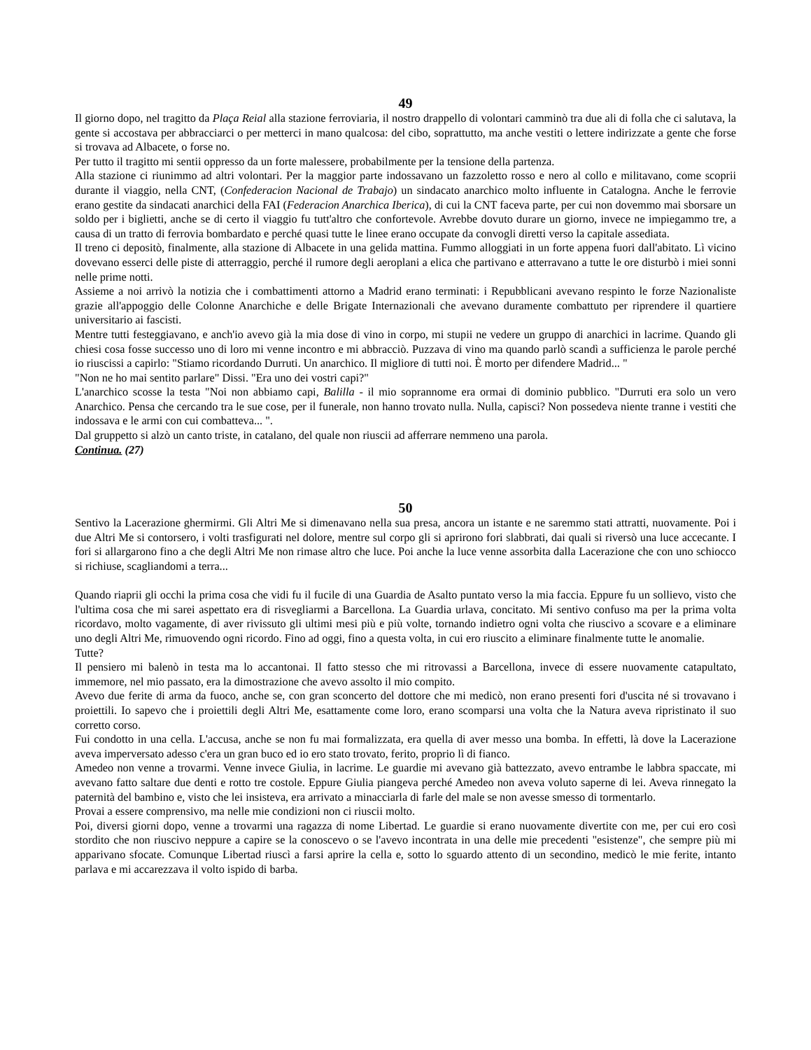49
Il giorno dopo, nel tragitto da Plaça Reial alla stazione ferroviaria, il nostro drappello di volontari camminò tra due ali di folla che ci salutava, la gente si accostava per abbracciarci o per metterci in mano qualcosa: del cibo, soprattutto, ma anche vestiti o lettere indirizzate a gente che forse si trovava ad Albacete, o forse no.
Per tutto il tragitto mi sentii oppresso da un forte malessere, probabilmente per la tensione della partenza.
Alla stazione ci riunimmo ad altri volontari. Per la maggior parte indossavano un fazzoletto rosso e nero al collo e militavano, come scoprii durante il viaggio, nella CNT, (Confederacion Nacional de Trabajo) un sindacato anarchico molto influente in Catalogna. Anche le ferrovie erano gestite da sindacati anarchici della FAI (Federacion Anarchica Iberica), di cui la CNT faceva parte, per cui non dovemmo mai sborsare un soldo per i biglietti, anche se di certo il viaggio fu tutt'altro che confortevole. Avrebbe dovuto durare un giorno, invece ne impiegammo tre, a causa di un tratto di ferrovia bombardato e perché quasi tutte le linee erano occupate da convogli diretti verso la capitale assediata.
Il treno ci depositò, finalmente, alla stazione di Albacete in una gelida mattina. Fummo alloggiati in un forte appena fuori dall'abitato. Lì vicino dovevano esserci delle piste di atterraggio, perché il rumore degli aeroplani a elica che partivano e atterravano a tutte le ore disturbò i miei sonni nelle prime notti.
Assieme a noi arrivò la notizia che i combattimenti attorno a Madrid erano terminati: i Repubblicani avevano respinto le forze Nazionaliste grazie all'appoggio delle Colonne Anarchiche e delle Brigate Internazionali che avevano duramente combattuto per riprendere il quartiere universitario ai fascisti.
Mentre tutti festeggiavano, e anch'io avevo già la mia dose di vino in corpo, mi stupii ne vedere un gruppo di anarchici in lacrime. Quando gli chiesi cosa fosse successo uno di loro mi venne incontro e mi abbracciò. Puzzava di vino ma quando parlò scandì a sufficienza le parole perché io riuscissi a capirlo: "Stiamo ricordando Durruti. Un anarchico. Il migliore di tutti noi. È morto per difendere Madrid... "
"Non ne ho mai sentito parlare" Dissi. "Era uno dei vostri capi?"
L'anarchico scosse la testa "Noi non abbiamo capi, Balilla - il mio soprannome era ormai di dominio pubblico. "Durruti era solo un vero Anarchico. Pensa che cercando tra le sue cose, per il funerale, non hanno trovato nulla. Nulla, capisci? Non possedeva niente tranne i vestiti che indossava e le armi con cui combatteva... ".
Dal gruppetto si alzò un canto triste, in catalano, del quale non riuscii ad afferrare nemmeno una parola.
Continua. (27)
50
Sentivo la Lacerazione ghermirmi. Gli Altri Me si dimenavano nella sua presa, ancora un istante e ne saremmo stati attratti, nuovamente. Poi i due Altri Me si contorsero, i volti trasfigurati nel dolore, mentre sul corpo gli si aprirono fori slabbrati, dai quali si riversò una luce accecante. I fori si allargarono fino a che degli Altri Me non rimase altro che luce. Poi anche la luce venne assorbita dalla Lacerazione che con uno schiocco si richiuse, scagliandomi a terra...
Quando riaprii gli occhi la prima cosa che vidi fu il fucile di una Guardia de Asalto puntato verso la mia faccia. Eppure fu un sollievo, visto che l'ultima cosa che mi sarei aspettato era di risvegliarmi a Barcellona. La Guardia urlava, concitato. Mi sentivo confuso ma per la prima volta ricordavo, molto vagamente, di aver rivissuto gli ultimi mesi più e più volte, tornando indietro ogni volta che riuscivo a scovare e a eliminare uno degli Altri Me, rimuovendo ogni ricordo. Fino ad oggi, fino a questa volta, in cui ero riuscito a eliminare finalmente tutte le anomalie.
Tutte?
Il pensiero mi balenò in testa ma lo accantonai. Il fatto stesso che mi ritrovassi a Barcellona, invece di essere nuovamente catapultato, immemore, nel mio passato, era la dimostrazione che avevo assolto il mio compito.
Avevo due ferite di arma da fuoco, anche se, con gran sconcerto del dottore che mi medicò, non erano presenti fori d'uscita né si trovavano i proiettili. Io sapevo che i proiettili degli Altri Me, esattamente come loro, erano scomparsi una volta che la Natura aveva ripristinato il suo corretto corso.
Fui condotto in una cella. L'accusa, anche se non fu mai formalizzata, era quella di aver messo una bomba. In effetti, là dove la Lacerazione aveva imperversato adesso c'era un gran buco ed io ero stato trovato, ferito, proprio lì di fianco.
Amedeo non venne a trovarmi. Venne invece Giulia, in lacrime. Le guardie mi avevano già battezzato, avevo entrambe le labbra spaccate, mi avevano fatto saltare due denti e rotto tre costole. Eppure Giulia piangeva perché Amedeo non aveva voluto saperne di lei. Aveva rinnegato la paternità del bambino e, visto che lei insisteva, era arrivato a minacciarla di farle del male se non avesse smesso di tormentarlo.
Provai a essere comprensivo, ma nelle mie condizioni non ci riuscii molto.
Poi, diversi giorni dopo, venne a trovarmi una ragazza di nome Libertad. Le guardie si erano nuovamente divertite con me, per cui ero così stordito che non riuscivo neppure a capire se la conoscevo o se l'avevo incontrata in una delle mie precedenti "esistenze", che sempre più mi apparivano sfocate. Comunque Libertad riuscì a farsi aprire la cella e, sotto lo sguardo attento di un secondino, medicò le mie ferite, intanto parlava e mi accarezzava il volto ispido di barba.